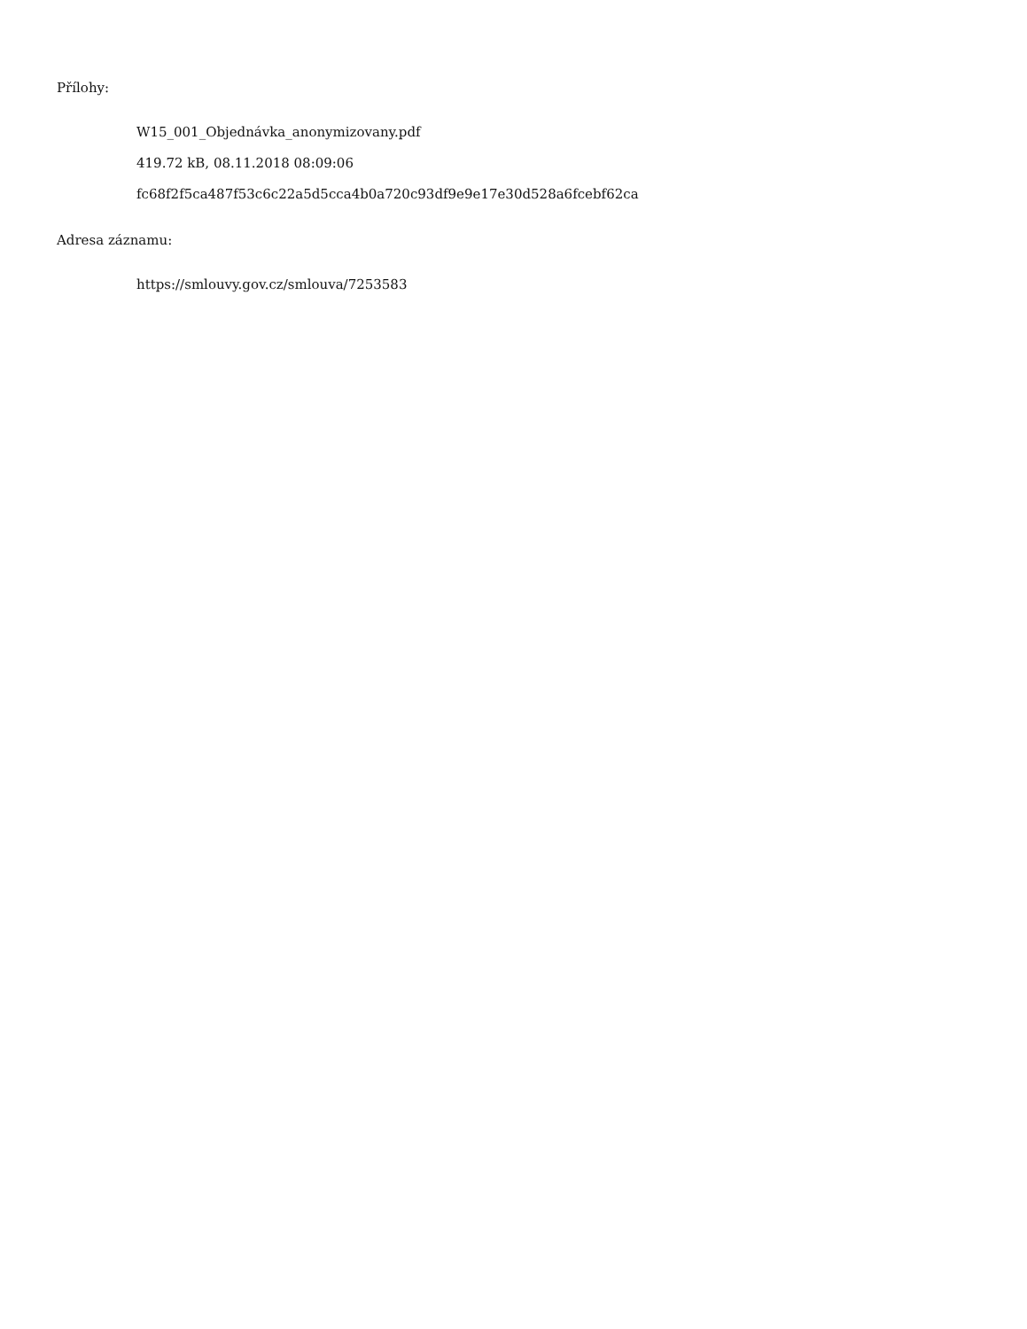Přílohy:
W15_001_Objednávka_anonymizovany.pdf
419.72 kB, 08.11.2018 08:09:06
fc68f2f5ca487f53c6c22a5d5cca4b0a720c93df9e9e17e30d528a6fcebf62ca
Adresa záznamu:
https://smlouvy.gov.cz/smlouva/7253583